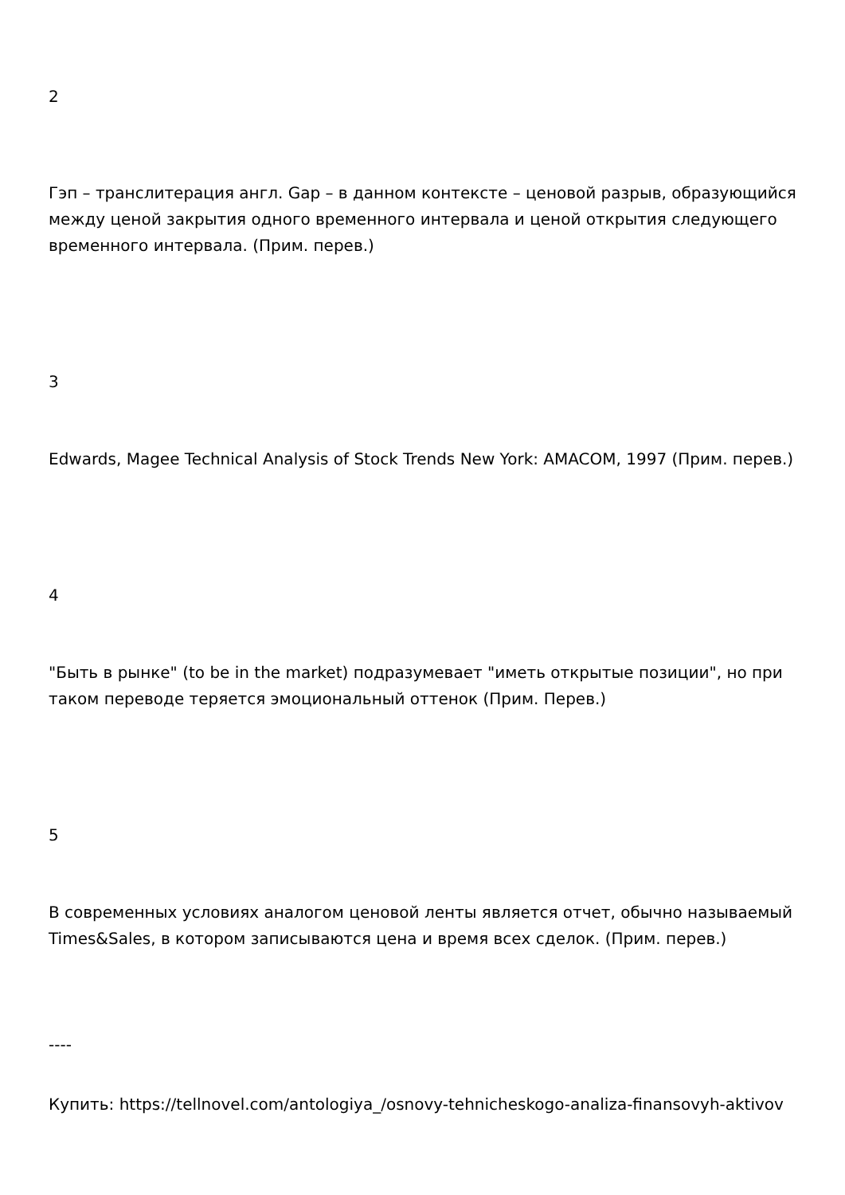2
Гэп – транслитерация англ. Gap – в данном контексте – ценовой разрыв, образующийся между ценой закрытия одного временного интервала и ценой открытия следующего временного интервала. (Прим. перев.)
3
Edwards, Magee Technical Analysis of Stock Trends New York: AMACOM, 1997 (Прим. перев.)
4
"Быть в рынке" (to be in the market) подразумевает "иметь открытые позиции", но при таком переводе теряется эмоциональный оттенок (Прим. Перев.)
5
В современных условиях аналогом ценовой ленты является отчет, обычно называемый Times&Sales, в котором записываются цена и время всех сделок. (Прим. перев.)
----
Купить: https://tellnovel.com/antologiya_/osnovy-tehnicheskogo-analiza-finansovyh-aktivov